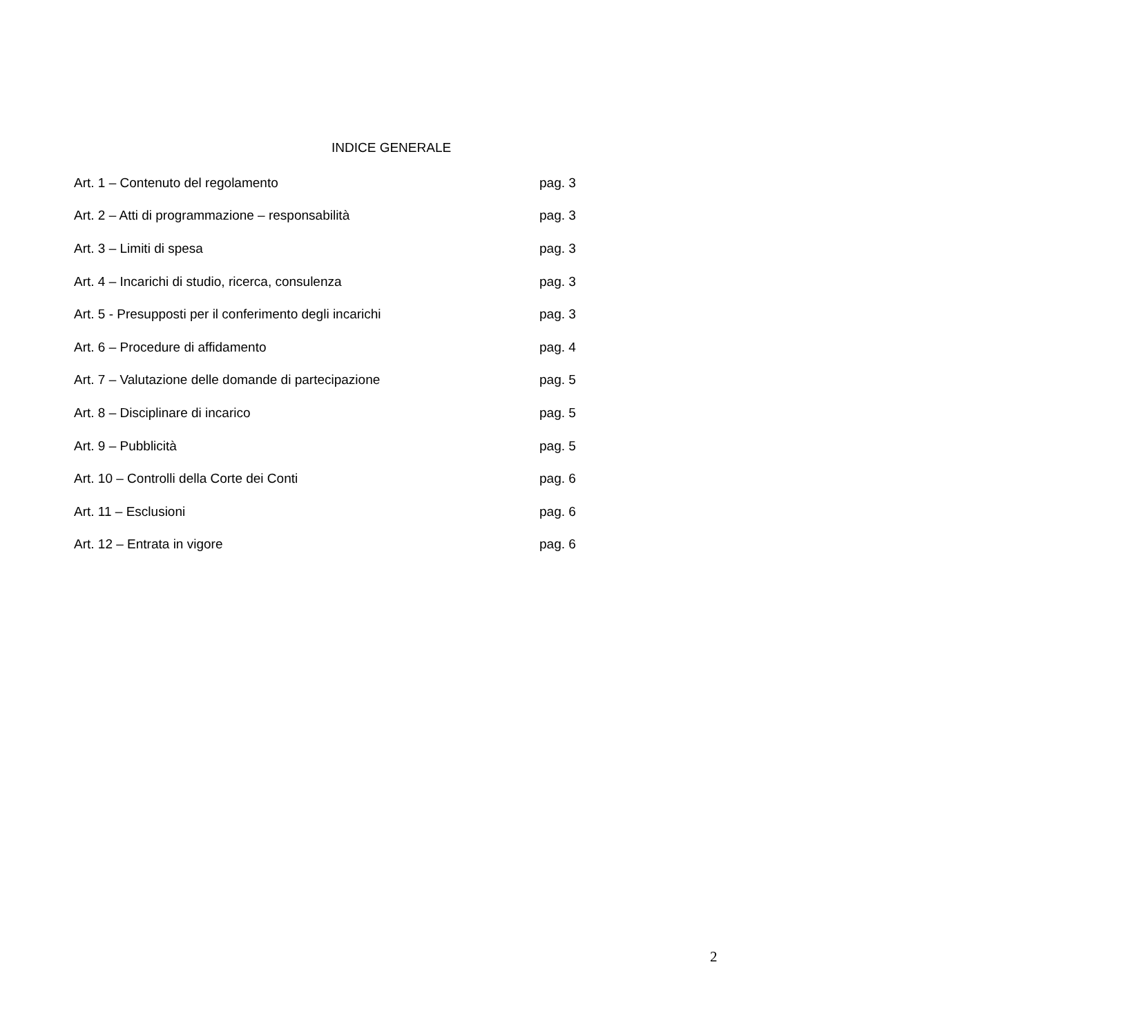INDICE GENERALE
Art. 1 – Contenuto del regolamento pag. 3
Art. 2 – Atti di programmazione – responsabilità pag. 3
Art. 3 – Limiti di spesa pag. 3
Art. 4 – Incarichi di studio, ricerca, consulenza pag. 3
Art. 5 - Presupposti per il conferimento degli incarichi pag. 3
Art. 6 – Procedure di affidamento pag. 4
Art. 7 – Valutazione delle domande di partecipazione pag. 5
Art. 8 – Disciplinare di incarico pag. 5
Art. 9 – Pubblicità pag. 5
Art. 10 – Controlli della Corte dei Conti pag. 6
Art. 11 – Esclusioni pag. 6
Art. 12 – Entrata in vigore pag. 6
2